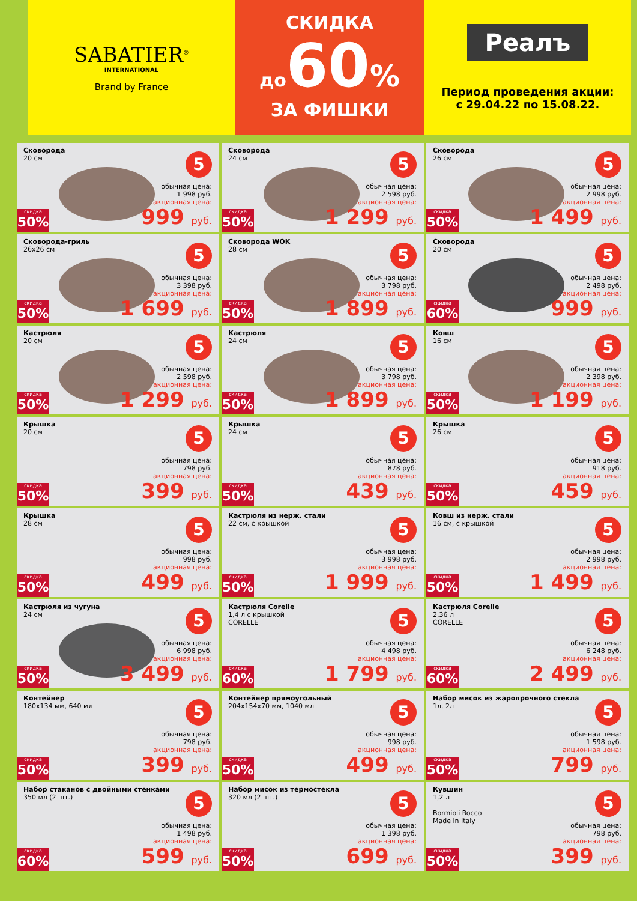SABATIER<sup>®</sup>
INTERNATIONAL
Brand by France
СКИДКА
до 60%
ЗА ФИШКИ
Реалъ
Период проведения акции:
с 29.04.22 по 15.08.22.
Сковорода
20 см
5
обычная цена:
1 998 руб.
акционная цена:
999 руб.
скидка
50%
Сковорода
24 см
5
обычная цена:
2 598 руб.
акционная цена:
1 299 руб.
скидка
50%
Сковорода
26 см
5
обычная цена:
2 998 руб.
акционная цена:
1 499 руб.
скидка
50%
Сковорода-гриль
26х26 см
5
обычная цена:
3 398 руб.
акционная цена:
1 699 руб.
скидка
50%
Сковорода WOK
28 см
5
обычная цена:
3 798 руб.
акционная цена:
1 899 руб.
скидка
50%
Сковорода
20 см
5
обычная цена:
2 498 руб.
акционная цена:
999 руб.
скидка
60%
Кастрюля
20 см
5
обычная цена:
2 598 руб.
акционная цена:
1 299 руб.
скидка
50%
Кастрюля
24 см
5
обычная цена:
3 798 руб.
акционная цена:
1 899 руб.
скидка
50%
Ковш
16 см
5
обычная цена:
2 398 руб.
акционная цена:
1 199 руб.
скидка
50%
Крышка
20 см
5
обычная цена:
798 руб.
акционная цена:
399 руб.
скидка
50%
Крышка
24 см
5
обычная цена:
878 руб.
акционная цена:
439 руб.
скидка
50%
Крышка
26 см
5
обычная цена:
918 руб.
акционная цена:
459 руб.
скидка
50%
Крышка
28 см
5
обычная цена:
998 руб.
акционная цена:
499 руб.
скидка
50%
Кастрюля из нерж. стали
22 см, с крышкой
5
обычная цена:
3 998 руб.
акционная цена:
1 999 руб.
скидка
50%
Ковш из нерж. стали
16 см, с крышкой
5
обычная цена:
2 998 руб.
акционная цена:
1 499 руб.
скидка
50%
Кастрюля из чугуна
24 см
5
обычная цена:
6 998 руб.
акционная цена:
3 499 руб.
скидка
50%
Кастрюля Corelle
1,4 л с крышкой
CORELLE
5
обычная цена:
4 498 руб.
акционная цена:
1 799 руб.
скидка
60%
Кастрюля Corelle
2,36 л
CORELLE
5
обычная цена:
6 248 руб.
акционная цена:
2 499 руб.
скидка
60%
Контейнер
180х134 мм, 640 мл
5
обычная цена:
798 руб.
акционная цена:
399 руб.
скидка
50%
Контейнер прямоугольный
204х154х70 мм, 1040 мл
5
обычная цена:
998 руб.
акционная цена:
499 руб.
скидка
50%
Набор мисок из жаропрочного стекла
1л, 2л
5
обычная цена:
1 598 руб.
акционная цена:
799 руб.
скидка
50%
Набор стаканов с двойными стенками
350 мл (2 шт.)
5
обычная цена:
1 498 руб.
акционная цена:
599 руб.
скидка
60%
Набор мисок из термостекла
320 мл (2 шт.)
5
обычная цена:
1 398 руб.
акционная цена:
699 руб.
скидка
50%
Кувшин
1,2 л
Bormioli Rocco
Made in Italy
5
обычная цена:
798 руб.
акционная цена:
399 руб.
скидка
50%